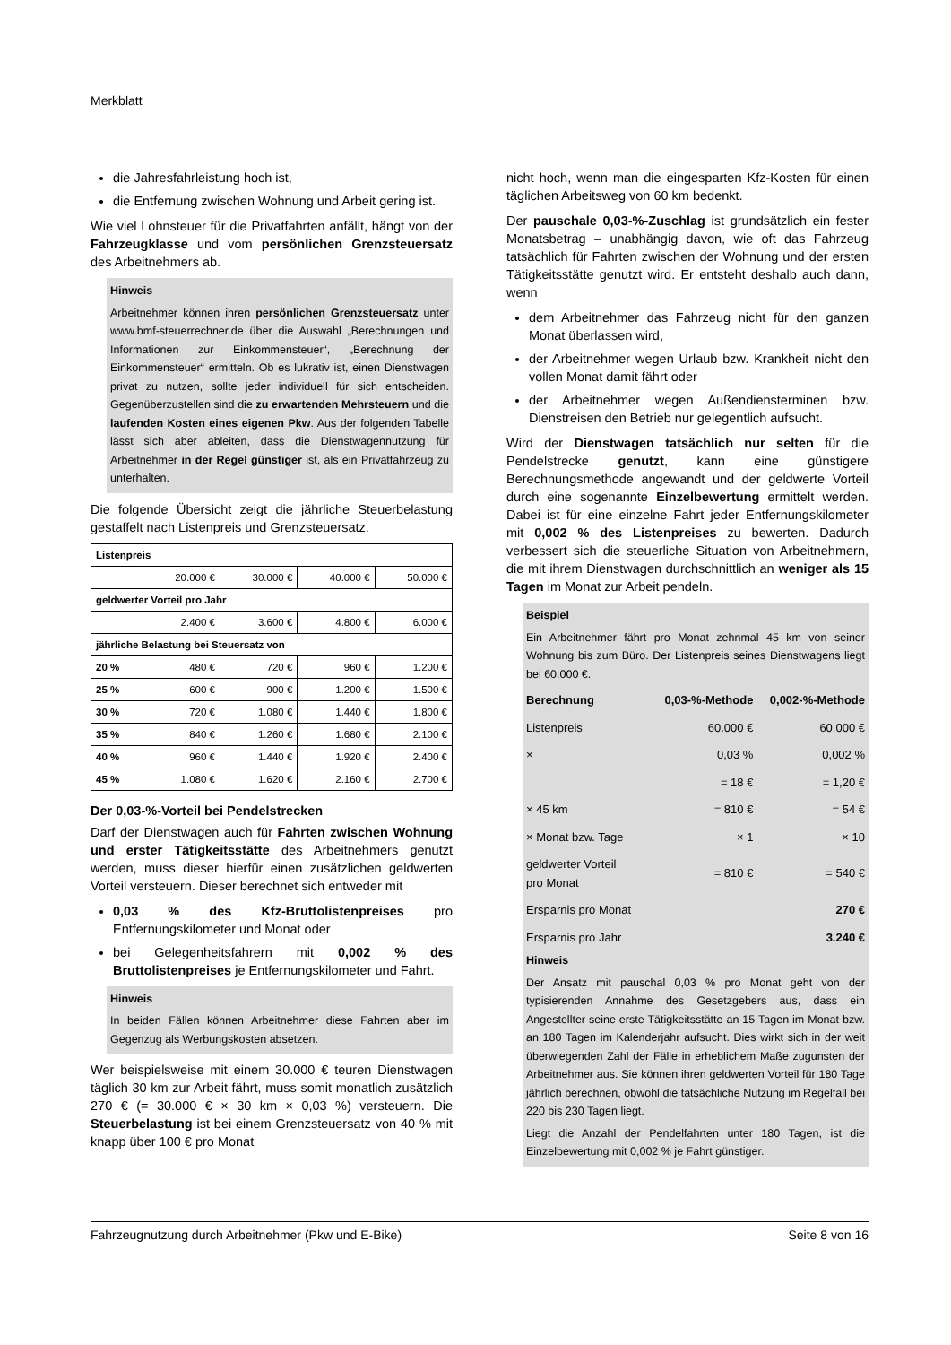Merkblatt
die Jahresfahrleistung hoch ist,
die Entfernung zwischen Wohnung und Arbeit gering ist.
Wie viel Lohnsteuer für die Privatfahrten anfällt, hängt von der Fahrzeugklasse und vom persönlichen Grenzsteuersatz des Arbeitnehmers ab.
Hinweis
Arbeitnehmer können ihren persönlichen Grenzsteuersatz unter www.bmf-steuerrechner.de über die Auswahl „Berechnungen und Informationen zur Einkommensteuer“, „Berechnung der Einkommensteuer“ ermitteln. Ob es lukrativ ist, einen Dienstwagen privat zu nutzen, sollte jeder individuell für sich entscheiden. Gegenüberzustellen sind die zu erwartenden Mehrsteuern und die laufenden Kosten eines eigenen Pkw. Aus der folgenden Tabelle lässt sich aber ableiten, dass die Dienstwagennutzung für Arbeitnehmer in der Regel günstiger ist, als ein Privatfahrzeug zu unterhalten.
Die folgende Übersicht zeigt die jährliche Steuerbelastung gestaffelt nach Listenpreis und Grenzsteuersatz.
| Listenpreis | | | | |
| | 20.000 € | 30.000 € | 40.000 € | 50.000 € |
| geldwerter Vorteil pro Jahr | | | | |
| | 2.400 € | 3.600 € | 4.800 € | 6.000 € |
| jährliche Belastung bei Steuersatz von | | | | |
| 20 % | 480 € | 720 € | 960 € | 1.200 € |
| 25 % | 600 € | 900 € | 1.200 € | 1.500 € |
| 30 % | 720 € | 1.080 € | 1.440 € | 1.800 € |
| 35 % | 840 € | 1.260 € | 1.680 € | 2.100 € |
| 40 % | 960 € | 1.440 € | 1.920 € | 2.400 € |
| 45 % | 1.080 € | 1.620 € | 2.160 € | 2.700 € |
Der 0,03-%-Vorteil bei Pendelstrecken
Darf der Dienstwagen auch für Fahrten zwischen Wohnung und erster Tätigkeitsstätte des Arbeitnehmers genutzt werden, muss dieser hierfür einen zusätzlichen geldwerten Vorteil versteuern. Dieser berechnet sich entweder mit
0,03 % des Kfz-Bruttolistenpreises pro Entfernungskilometer und Monat oder
bei Gelegenheitsfahrern mit 0,002 % des Bruttolistenpreises je Entfernungskilometer und Fahrt.
Hinweis
In beiden Fällen können Arbeitnehmer diese Fahrten aber im Gegenzug als Werbungskosten absetzen.
Wer beispielsweise mit einem 30.000 € teuren Dienstwagen täglich 30 km zur Arbeit fährt, muss somit monatlich zusätzlich 270 € (= 30.000 € × 30 km × 0,03 %) versteuern. Die Steuerbelastung ist bei einem Grenzsteuersatz von 40 % mit knapp über 100 € pro Monat
nicht hoch, wenn man die eingesparten Kfz-Kosten für einen täglichen Arbeitsweg von 60 km bedenkt.
Der pauschale 0,03-%-Zuschlag ist grundsätzlich ein fester Monatsbetrag – unabhängig davon, wie oft das Fahrzeug tatsächlich für Fahrten zwischen der Wohnung und der ersten Tätigkeitsstätte genutzt wird. Er entsteht deshalb auch dann, wenn
dem Arbeitnehmer das Fahrzeug nicht für den ganzen Monat überlassen wird,
der Arbeitnehmer wegen Urlaub bzw. Krankheit nicht den vollen Monat damit fährt oder
der Arbeitnehmer wegen Außendiensterminen bzw. Dienstreisen den Betrieb nur gelegentlich aufsucht.
Wird der Dienstwagen tatsächlich nur selten für die Pendelstrecke genutzt, kann eine günstigere Berechnungsmethode angewandt und der geldwerte Vorteil durch eine sogenannte Einzelbewertung ermittelt werden. Dabei ist für eine einzelne Fahrt jeder Entfernungskilometer mit 0,002 % des Listenpreises zu bewerten. Dadurch verbessert sich die steuerliche Situation von Arbeitnehmern, die mit ihrem Dienstwagen durchschnittlich an weniger als 15 Tagen im Monat zur Arbeit pendeln.
Beispiel
Ein Arbeitnehmer fährt pro Monat zehnmal 45 km von seiner Wohnung bis zum Büro. Der Listenpreis seines Dienstwagens liegt bei 60.000 €.
| Berechnung | 0,03-%-Methode | 0,002-%-Methode |
| Listenpreis | 60.000 € | 60.000 € |
| × | 0,03 % | 0,002 % |
| | = 18 € | = 1,20 € |
| × 45 km | = 810 € | = 54 € |
| × Monat bzw. Tage | × 1 | × 10 |
| geldwerter Vorteil pro Monat | = 810 € | = 540 € |
| Ersparnis pro Monat | | 270 € |
| Ersparnis pro Jahr | | 3.240 € |
Hinweis
Der Ansatz mit pauschal 0,03 % pro Monat geht von der typisierenden Annahme des Gesetzgebers aus, dass ein Angestellter seine erste Tätigkeitsstätte an 15 Tagen im Monat bzw. an 180 Tagen im Kalenderjahr aufsucht. Dies wirkt sich in der weit überwiegenden Zahl der Fälle in erheblichem Maße zugunsten der Arbeitnehmer aus. Sie können ihren geldwerten Vorteil für 180 Tage jährlich berechnen, obwohl die tatsächliche Nutzung im Regelfall bei 220 bis 230 Tagen liegt.
Liegt die Anzahl der Pendelfahrten unter 180 Tagen, ist die Einzelbewertung mit 0,002 % je Fahrt günstiger.
Fahrzeugnutzung durch Arbeitnehmer (Pkw und E-Bike) Seite 8 von 16